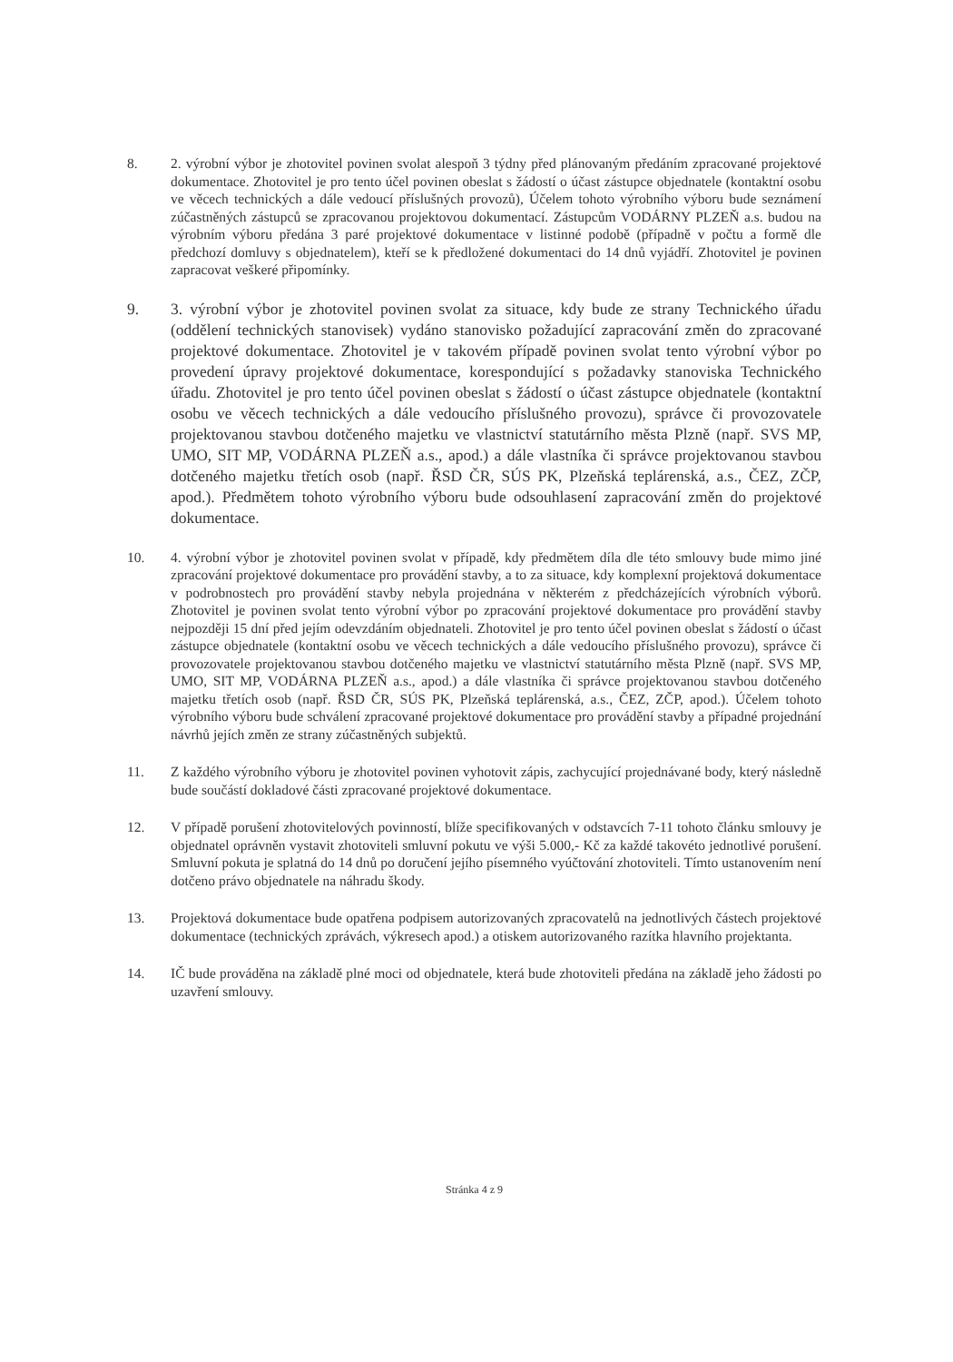8. 2. výrobní výbor je zhotovitel povinen svolat alespoň 3 týdny před plánovaným předáním zpracované projektové dokumentace. Zhotovitel je pro tento účel povinen obeslat s žádostí o účast zástupce objednatele (kontaktní osobu ve věcech technických a dále vedoucí příslušných provozů), Účelem tohoto výrobního výboru bude seznámení zúčastněných zástupců se zpracovanou projektovou dokumentací. Zástupcům VODÁRNY PLZEŇ a.s. budou na výrobním výboru předána 3 paré projektové dokumentace v listinné podobě (případně v počtu a formě dle předchozí domluvy s objednatelem), kteří se k předložené dokumentaci do 14 dnů vyjádří. Zhotovitel je povinen zapracovat veškeré připomínky.
9. 3. výrobní výbor je zhotovitel povinen svolat za situace, kdy bude ze strany Technického úřadu (oddělení technických stanovisek) vydáno stanovisko požadující zapracování změn do zpracované projektové dokumentace. Zhotovitel je v takovém případě povinen svolat tento výrobní výbor po provedení úpravy projektové dokumentace, korespondující s požadavky stanoviska Technického úřadu. Zhotovitel je pro tento účel povinen obeslat s žádostí o účast zástupce objednatele (kontaktní osobu ve věcech technických a dále vedoucího příslušného provozu), správce či provozovatele projektovanou stavbou dotčeného majetku ve vlastnictví statutárního města Plzně (např. SVS MP, UMO, SIT MP, VODÁRNA PLZEŇ a.s., apod.) a dále vlastníka či správce projektovanou stavbou dotčeného majetku třetích osob (např. ŘSD ČR, SÚS PK, Plzeňská teplárenská, a.s., ČEZ, ZČP, apod.). Předmětem tohoto výrobního výboru bude odsouhlasení zapracování změn do projektové dokumentace.
10. 4. výrobní výbor je zhotovitel povinen svolat v případě, kdy předmětem díla dle této smlouvy bude mimo jiné zpracování projektové dokumentace pro provádění stavby, a to za situace, kdy komplexní projektová dokumentace v podrobnostech pro provádění stavby nebyla projednána v některém z předcházejících výrobních výborů. Zhotovitel je povinen svolat tento výrobní výbor po zpracování projektové dokumentace pro provádění stavby nejpozději 15 dní před jejím odevzdáním objednateli. Zhotovitel je pro tento účel povinen obeslat s žádostí o účast zástupce objednatele (kontaktní osobu ve věcech technických a dále vedoucího příslušného provozu), správce či provozovatele projektovanou stavbou dotčeného majetku ve vlastnictví statutárního města Plzně (např. SVS MP, UMO, SIT MP, VODÁRNA PLZEŇ a.s., apod.) a dále vlastníka či správce projektovanou stavbou dotčeného majetku třetích osob (např. ŘSD ČR, SÚS PK, Plzeňská teplárenská, a.s., ČEZ, ZČP, apod.). Účelem tohoto výrobního výboru bude schválení zpracované projektové dokumentace pro provádění stavby a případné projednání návrhů jejích změn ze strany zúčastněných subjektů.
11. Z každého výrobního výboru je zhotovitel povinen vyhotovit zápis, zachycující projednávané body, který následně bude součástí dokladové části zpracované projektové dokumentace.
12. V případě porušení zhotovitelových povinností, blíže specifikovaných v odstavcích 7-11 tohoto článku smlouvy je objednatel oprávněn vystavit zhotoviteli smluvní pokutu ve výši 5.000,- Kč za každé takovéto jednotlivé porušení. Smluvní pokuta je splatná do 14 dnů po doručení jejího písemného vyúčtování zhotoviteli. Tímto ustanovením není dotčeno právo objednatele na náhradu škody.
13. Projektová dokumentace bude opatřena podpisem autorizovaných zpracovatelů na jednotlivých částech projektové dokumentace (technických zprávách, výkresech apod.) a otiskem autorizovaného razítka hlavního projektanta.
14. IČ bude prováděna na základě plné moci od objednatele, která bude zhotoviteli předána na základě jeho žádosti po uzavření smlouvy.
Stránka 4 z 9